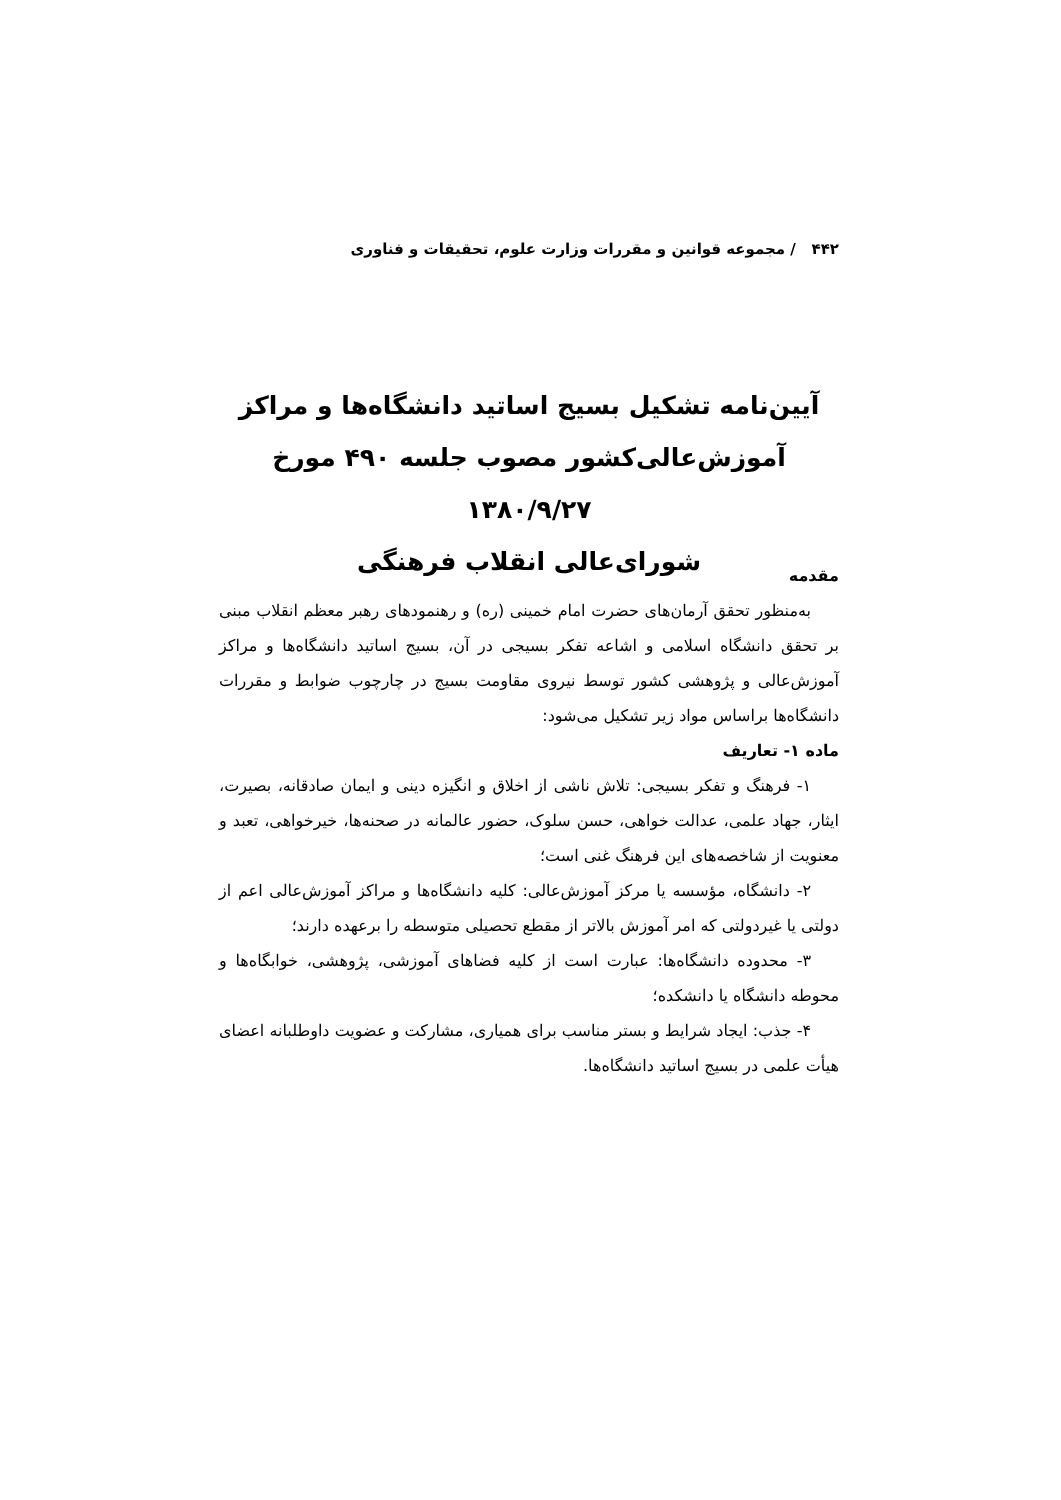۴۴۲ / مجموعه قوانین و مقررات وزارت علوم، تحقیقات و فناوری
آیین‌نامه تشکیل بسیج اساتید دانشگاه‌ها و مراکز
آموزش‌عالی‌کشور مصوب جلسه ۴۹۰ مورخ ۱۳۸۰/۹/۲۷
شورای‌عالی انقلاب فرهنگی
مقدمه
به‌منظور تحقق آرمان‌های حضرت امام خمینی (ره) و رهنمودهای رهبر معظم انقلاب مبنی بر تحقق دانشگاه اسلامی و اشاعه تفکر بسیجی در آن، بسیج اساتید دانشگاه‌ها و مراکز آموزش‌عالی و پژوهشی کشور توسط نیروی مقاومت بسیج در چارچوب ضوابط و مقررات دانشگاه‌ها براساس مواد زیر تشکیل می‌شود:
ماده ۱- تعاریف
۱- فرهنگ و تفکر بسیجی: تلاش ناشی از اخلاق و انگیزه دینی و ایمان صادقانه، بصیرت، ایثار، جهاد علمی، عدالت خواهی، حسن سلوک، حضور عالمانه در صحنه‌ها، خیرخواهی، تعبد و معنویت از شاخصه‌های این فرهنگ غنی است؛
۲- دانشگاه، مؤسسه یا مرکز آموزش‌عالی: کلیه دانشگاه‌ها و مراکز آموزش‌عالی اعم از دولتی یا غیردولتی که امر آموزش بالاتر از مقطع تحصیلی متوسطه را برعهده دارند؛
۳- محدوده دانشگاه‌ها: عبارت است از کلیه فضاهای آموزشی، پژوهشی، خوابگاه‌ها و محوطه دانشگاه یا دانشکده؛
۴- جذب: ایجاد شرایط و بستر مناسب برای همیاری، مشارکت و عضویت داوطلبانه اعضای هیأت علمی در بسیج اساتید دانشگاه‌ها.